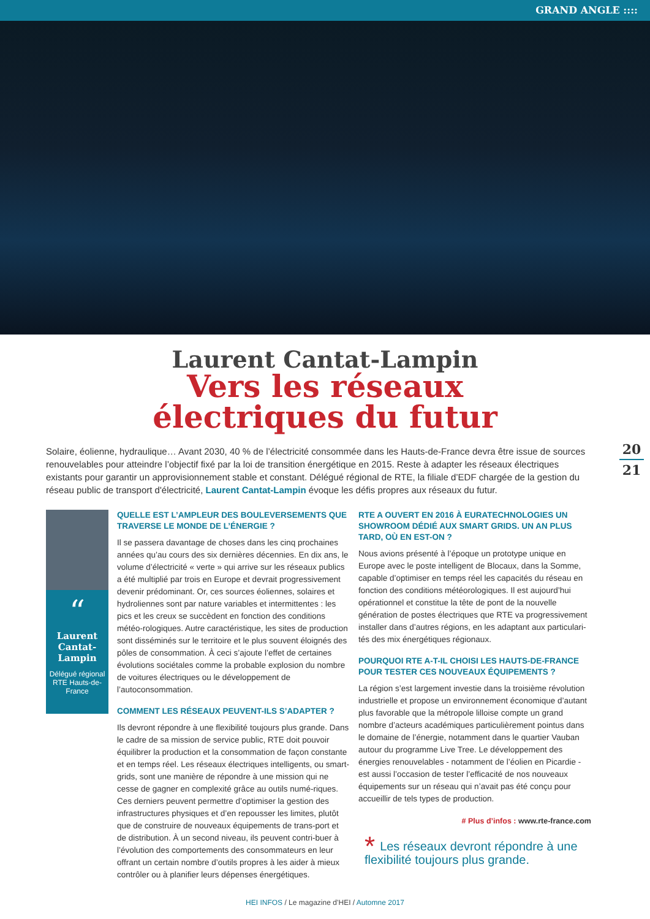GRAND ANGLE ::::
Laurent Cantat-Lampin
Vers les réseaux
électriques du futur
20
21
Solaire, éolienne, hydraulique… Avant 2030, 40 % de l’électricité consommée dans les Hauts-de-France devra être issue de sources renouvelables pour atteindre l’objectif fixé par la loi de transition énergétique en 2015. Reste à adapter les réseaux électriques existants pour garantir un approvisionnement stable et constant. Délégué régional de RTE, la filiale d’EDF chargée de la gestion du réseau public de transport d'électricité, Laurent Cantat-Lampin évoque les défis propres aux réseaux du futur.
“
Laurent Cantat-Lampin
Délégué régional RTE Hauts-de-France
QUELLE EST L’AMPLEUR DES BOULEVERSEMENTS QUE TRAVERSE LE MONDE DE L’ÉNERGIE ?
Il se passera davantage de choses dans les cinq prochaines années qu’au cours des six dernières décennies. En dix ans, le volume d’électricité « verte » qui arrive sur les réseaux publics a été multiplié par trois en Europe et devrait progressivement devenir prédominant. Or, ces sources éoliennes, solaires et hydroliennes sont par nature variables et intermittentes : les pics et les creux se succèdent en fonction des conditions météo-rologiques. Autre caractéristique, les sites de production sont disséminés sur le territoire et le plus souvent éloignés des pôles de consommation. À ceci s’ajoute l’effet de certaines évolutions sociétales comme la probable explosion du nombre de voitures électriques ou le développement de l’autoconsommation.
COMMENT LES RÉSEAUX PEUVENT-ILS S’ADAPTER ?
Ils devront répondre à une flexibilité toujours plus grande. Dans le cadre de sa mission de service public, RTE doit pouvoir équilibrer la production et la consommation de façon constante et en temps réel. Les réseaux électriques intelligents, ou smart-grids, sont une manière de répondre à une mission qui ne cesse de gagner en complexité grâce au outils numé-riques. Ces derniers peuvent permettre d’optimiser la gestion des infrastructures physiques et d’en repousser les limites, plutôt que de construire de nouveaux équipements de trans-port et de distribution. À un second niveau, ils peuvent contri-buer à l’évolution des comportements des consommateurs en leur offrant un certain nombre d’outils propres à les aider à mieux contrôler ou à planifier leurs dépenses énergétiques.
RTE A OUVERT EN 2016 À EURATECHNOLOGIES UN SHOWROOM DÉDIÉ AUX SMART GRIDS. UN AN PLUS TARD, OÙ EN EST-ON ?
Nous avions présenté à l’époque un prototype unique en Europe avec le poste intelligent de Blocaux, dans la Somme, capable d’optimiser en temps réel les capacités du réseau en fonction des conditions météorologiques. Il est aujourd’hui opérationnel et constitue la tête de pont de la nouvelle génération de postes électriques que RTE va progressivement installer dans d’autres régions, en les adaptant aux particulari-tés des mix énergétiques régionaux.
POURQUOI RTE A-T-IL CHOISI LES HAUTS-DE-FRANCE POUR TESTER CES NOUVEAUX ÉQUIPEMENTS ?
La région s’est largement investie dans la troisième révolution industrielle et propose un environnement économique d’autant plus favorable que la métropole lilloise compte un grand nombre d’acteurs académiques particulièrement pointus dans le domaine de l’énergie, notamment dans le quartier Vauban autour du programme Live Tree. Le développement des énergies renouvelables - notamment de l’éolien en Picardie - est aussi l’occasion de tester l’efficacité de nos nouveaux équipements sur un réseau qui n’avait pas été conçu pour accueillir de tels types de production.
# Plus d’infos : www.rte-france.com
* Les réseaux devront répondre à une flexibilité toujours plus grande.
HEI INFOS / Le magazine d’HEI / Automne 2017